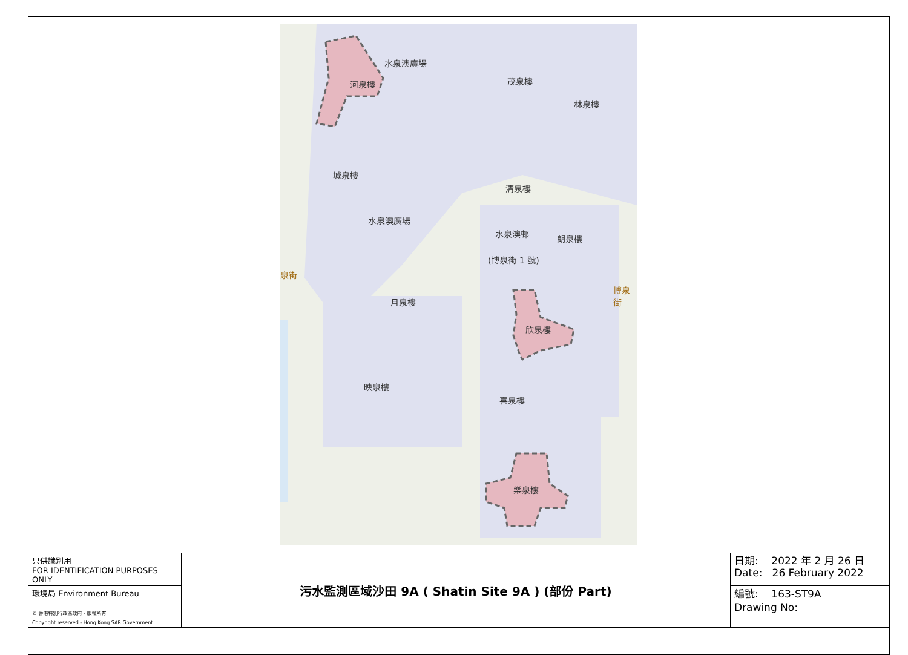水泉澳廣場
河泉樓 茂泉樓
林泉樓
城泉樓
清泉樓
水泉澳廣場
水泉澳邨 朗泉樓
(博泉街 1 號)
泉街
月泉樓
博泉街
欣泉樓
映泉樓
喜泉樓
樂泉樓
| 只供識別用 FOR IDENTIFICATION PURPOSES ONLY | 污水監測區域沙田 9A ( Shatin Site 9A ) (部份 Part) | 日期: 2022 年 2 月 26 日 Date: 26 February 2022 |
| 環境局 Environment Bureau © 香港特別行政區政府 - 版權所有 Copyright reserved - Hong Kong SAR Government | | 編號: 163-ST9A Drawing No: |